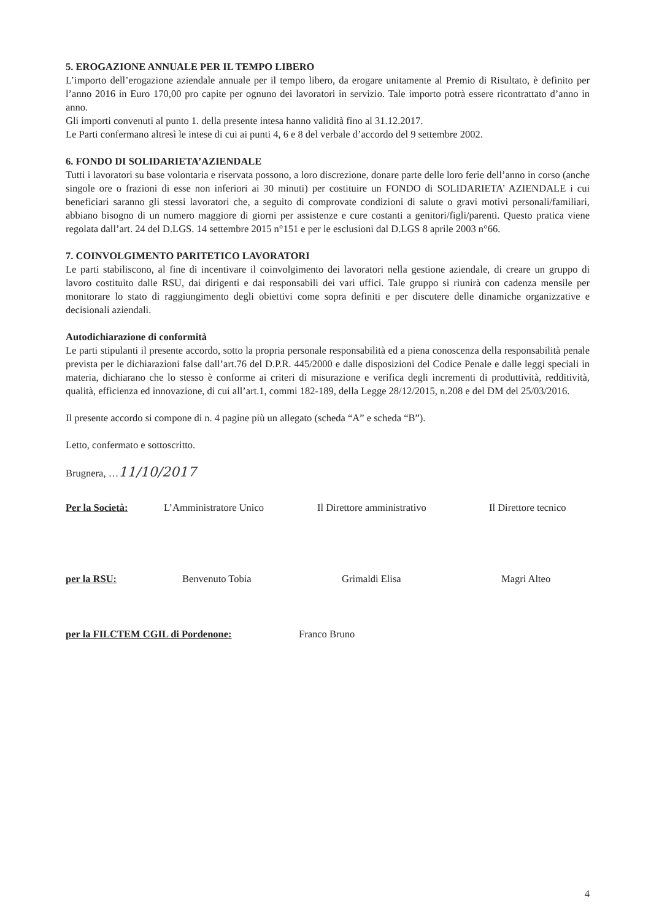5. EROGAZIONE ANNUALE PER IL TEMPO LIBERO
L’importo dell’erogazione aziendale annuale per il tempo libero, da erogare unitamente al Premio di Risultato, è definito per l’anno 2016 in Euro 170,00 pro capite per ognuno dei lavoratori in servizio. Tale importo potrà essere ricontrattato d’anno in anno.
Gli importi convenuti al punto 1. della presente intesa hanno validità fino al 31.12.2017.
Le Parti confermano altresì le intese di cui ai punti 4, 6 e 8 del verbale d’accordo del 9 settembre 2002.
6. FONDO DI SOLIDARIETA’AZIENDALE
Tutti i lavoratori su base volontaria e riservata possono, a loro discrezione, donare parte delle loro ferie dell’anno in corso (anche singole ore o frazioni di esse non inferiori ai 30 minuti) per costituire un FONDO di SOLIDARIETA’ AZIENDALE i cui beneficiari saranno gli stessi lavoratori che, a seguito di comprovate condizioni di salute o gravi motivi personali/familiari, abbiano bisogno di un numero maggiore di giorni per assistenze e cure costanti a genitori/figli/parenti. Questo pratica viene regolata dall’art. 24 del D.LGS. 14 settembre 2015 n°151 e per le esclusioni dal D.LGS 8 aprile 2003 n°66.
7. COINVOLGIMENTO PARITETICO LAVORATORI
Le parti stabiliscono, al fine di incentivare il coinvolgimento dei lavoratori nella gestione aziendale, di creare un gruppo di lavoro costituito dalle RSU, dai dirigenti e dai responsabili dei vari uffici. Tale gruppo si riunirà con cadenza mensile per monitorare lo stato di raggiungimento degli obiettivi come sopra definiti e per discutere delle dinamiche organizzative e decisionali aziendali.
Autodichiarazione di conformità
Le parti stipulanti il presente accordo, sotto la propria personale responsabilità ed a piena conoscenza della responsabilità penale prevista per le dichiarazioni false dall’art.76 del D.P.R. 445/2000 e dalle disposizioni del Codice Penale e dalle leggi speciali in materia, dichiarano che lo stesso è conforme ai criteri di misurazione e verifica degli incrementi di produttività, redditività, qualità, efficienza ed innovazione, di cui all’art.1, commi 182-189, della Legge 28/12/2015, n.208 e del DM del 25/03/2016.
Il presente accordo si compone di n. 4 pagine più un allegato (scheda “A” e scheda “B”).
Letto, confermato e sottoscritto.
Brugnera, …11/10/2017
Per la Società:
L’Amministratore Unico
Il Direttore amministrativo
Il Direttore tecnico
per la RSU:
Benvenuto Tobia
Grimaldi Elisa
Magri Alteo
per la FILCTEM CGIL di Pordenone: Franco Bruno
4